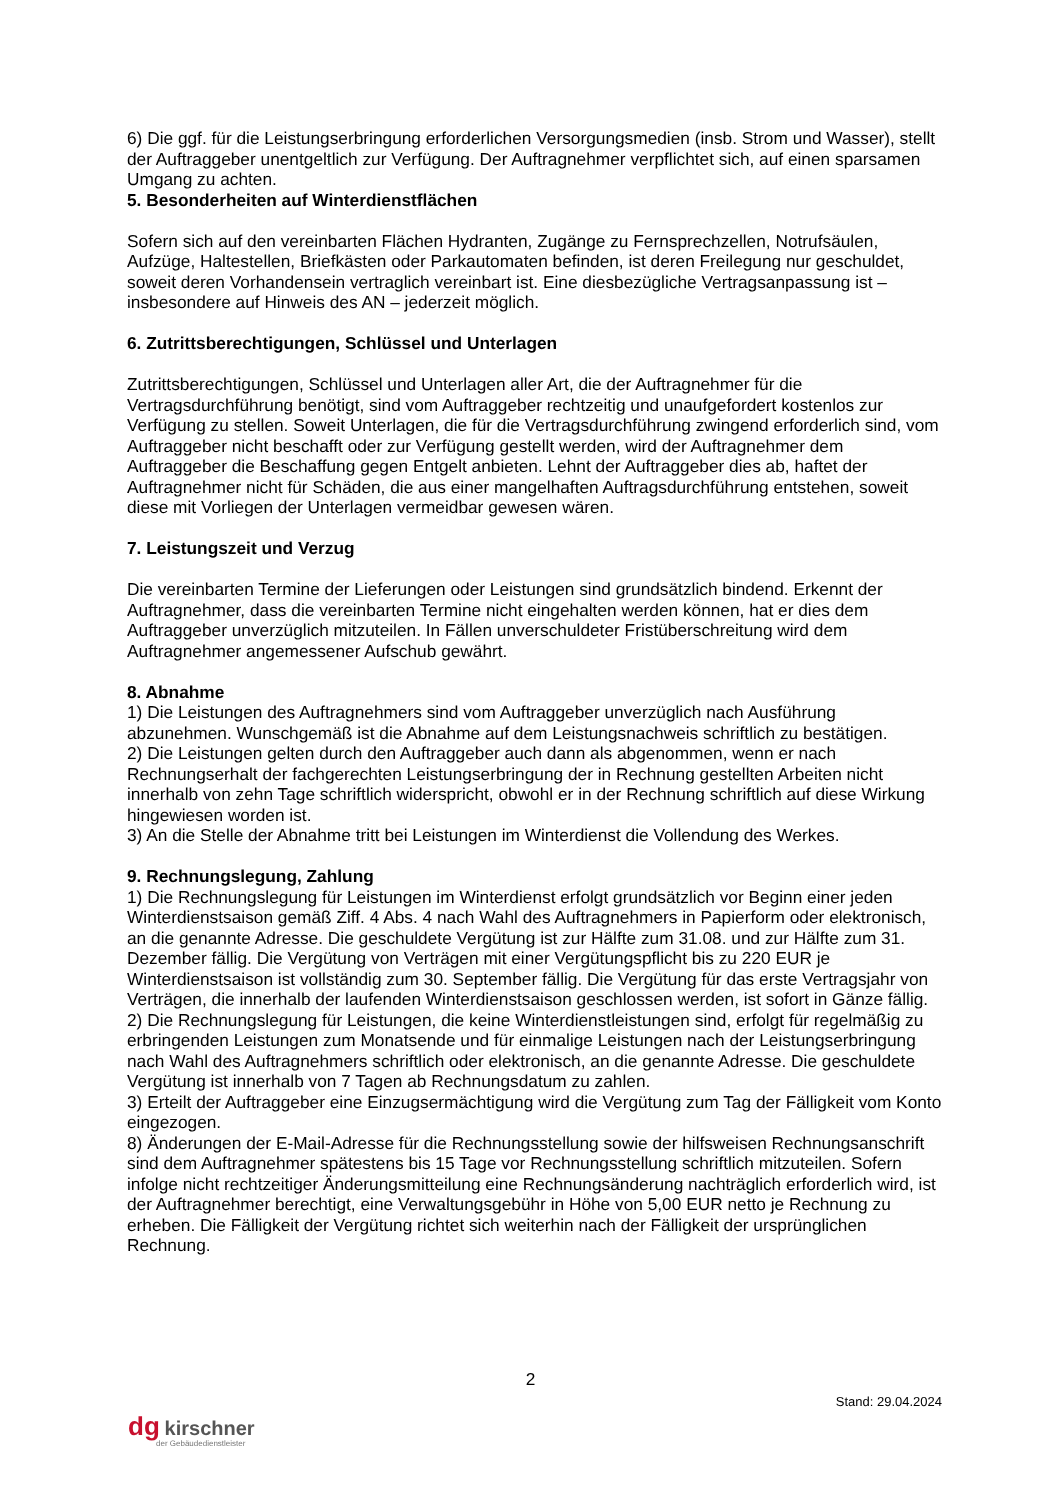6) Die ggf. für die Leistungserbringung erforderlichen Versorgungsmedien (insb. Strom und Wasser), stellt der Auftraggeber unentgeltlich zur Verfügung. Der Auftragnehmer verpflichtet sich, auf einen sparsamen Umgang zu achten.
5. Besonderheiten auf Winterdienstflächen
Sofern sich auf den vereinbarten Flächen Hydranten, Zugänge zu Fernsprechzellen, Notrufsäulen, Aufzüge, Haltestellen, Briefkästen oder Parkautomaten befinden, ist deren Freilegung nur geschuldet, soweit deren Vorhandensein vertraglich vereinbart ist. Eine diesbezügliche Vertragsanpassung ist – insbesondere auf Hinweis des AN – jederzeit möglich.
6. Zutrittsberechtigungen, Schlüssel und Unterlagen
Zutrittsberechtigungen, Schlüssel und Unterlagen aller Art, die der Auftragnehmer für die Vertragsdurchführung benötigt, sind vom Auftraggeber rechtzeitig und unaufgefordert kostenlos zur Verfügung zu stellen. Soweit Unterlagen, die für die Vertragsdurchführung zwingend erforderlich sind, vom Auftraggeber nicht beschafft oder zur Verfügung gestellt werden, wird der Auftragnehmer dem Auftraggeber die Beschaffung gegen Entgelt anbieten. Lehnt der Auftraggeber dies ab, haftet der Auftragnehmer nicht für Schäden, die aus einer mangelhaften Auftragsdurchführung entstehen, soweit diese mit Vorliegen der Unterlagen vermeidbar gewesen wären.
7. Leistungszeit und Verzug
Die vereinbarten Termine der Lieferungen oder Leistungen sind grundsätzlich bindend. Erkennt der Auftragnehmer, dass die vereinbarten Termine nicht eingehalten werden können, hat er dies dem Auftraggeber unverzüglich mitzuteilen. In Fällen unverschuldeter Fristüberschreitung wird dem Auftragnehmer angemessener Aufschub gewährt.
8. Abnahme
1) Die Leistungen des Auftragnehmers sind vom Auftraggeber unverzüglich nach Ausführung abzunehmen. Wunschgemäß ist die Abnahme auf dem Leistungsnachweis schriftlich zu bestätigen.
2) Die Leistungen gelten durch den Auftraggeber auch dann als abgenommen, wenn er nach Rechnungserhalt der fachgerechten Leistungserbringung der in Rechnung gestellten Arbeiten nicht innerhalb von zehn Tage schriftlich widerspricht, obwohl er in der Rechnung schriftlich auf diese Wirkung hingewiesen worden ist.
3) An die Stelle der Abnahme tritt bei Leistungen im Winterdienst die Vollendung des Werkes.
9. Rechnungslegung, Zahlung
1) Die Rechnungslegung für Leistungen im Winterdienst erfolgt grundsätzlich vor Beginn einer jeden Winterdienstsaison gemäß Ziff. 4 Abs. 4 nach Wahl des Auftragnehmers in Papierform oder elektronisch, an die genannte Adresse. Die geschuldete Vergütung ist zur Hälfte zum 31.08. und zur Hälfte zum 31. Dezember fällig. Die Vergütung von Verträgen mit einer Vergütungspflicht bis zu 220 EUR je Winterdienstsaison ist vollständig zum 30. September fällig. Die Vergütung für das erste Vertragsjahr von Verträgen, die innerhalb der laufenden Winterdienstsaison geschlossen werden, ist sofort in Gänze fällig.
2) Die Rechnungslegung für Leistungen, die keine Winterdienstleistungen sind, erfolgt für regelmäßig zu erbringenden Leistungen zum Monatsende und für einmalige Leistungen nach der Leistungserbringung nach Wahl des Auftragnehmers schriftlich oder elektronisch, an die genannte Adresse. Die geschuldete Vergütung ist innerhalb von 7 Tagen ab Rechnungsdatum zu zahlen.
3) Erteilt der Auftraggeber eine Einzugsermächtigung wird die Vergütung zum Tag der Fälligkeit vom Konto eingezogen.
8) Änderungen der E-Mail-Adresse für die Rechnungsstellung sowie der hilfsweisen Rechnungsanschrift sind dem Auftragnehmer spätestens bis 15 Tage vor Rechnungsstellung schriftlich mitzuteilen. Sofern infolge nicht rechtzeitiger Änderungsmitteilung eine Rechnungsänderung nachträglich erforderlich wird, ist der Auftragnehmer berechtigt, eine Verwaltungsgebühr in Höhe von 5,00 EUR netto je Rechnung zu erheben. Die Fälligkeit der Vergütung richtet sich weiterhin nach der Fälligkeit der ursprünglichen Rechnung.
2
Stand: 29.04.2024
dg kirschner
der Gebäudedienstleister